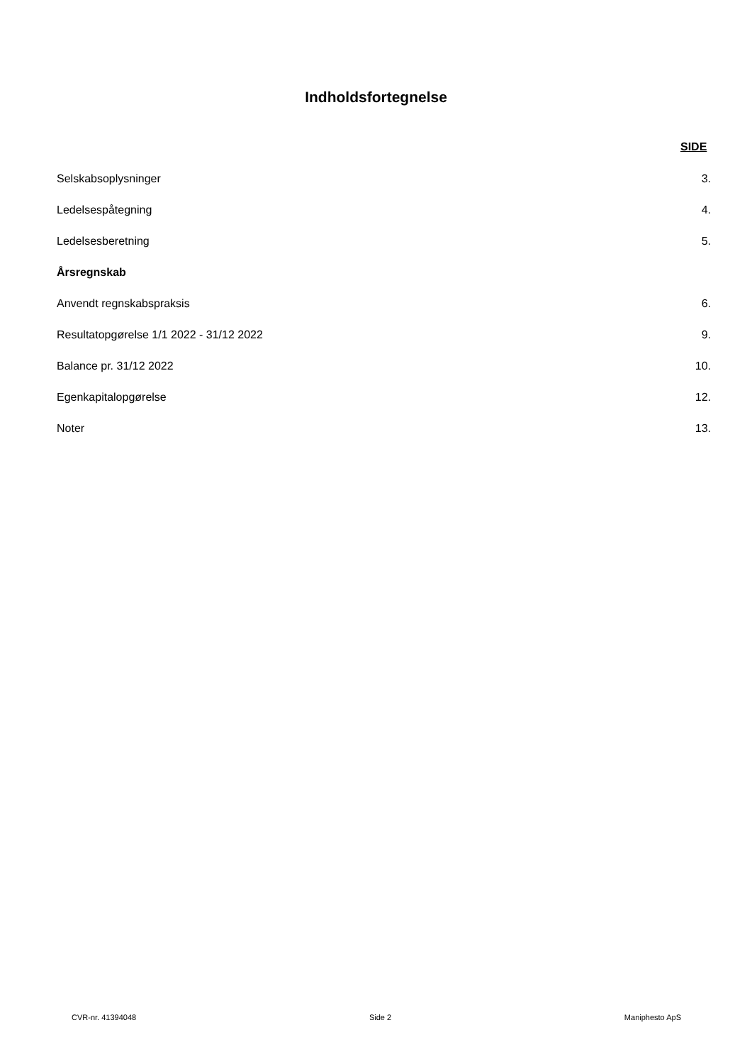Indholdsfortegnelse
SIDE
Selskabsoplysninger 3.
Ledelsespåtegning 4.
Ledelsesberetning 5.
Årsregnskab
Anvendt regnskabspraksis 6.
Resultatopgørelse 1/1 2022 - 31/12 2022 9.
Balance pr. 31/12 2022 10.
Egenkapitalopgørelse 12.
Noter 13.
CVR-nr. 41394048 Side 2 Maniphesto ApS